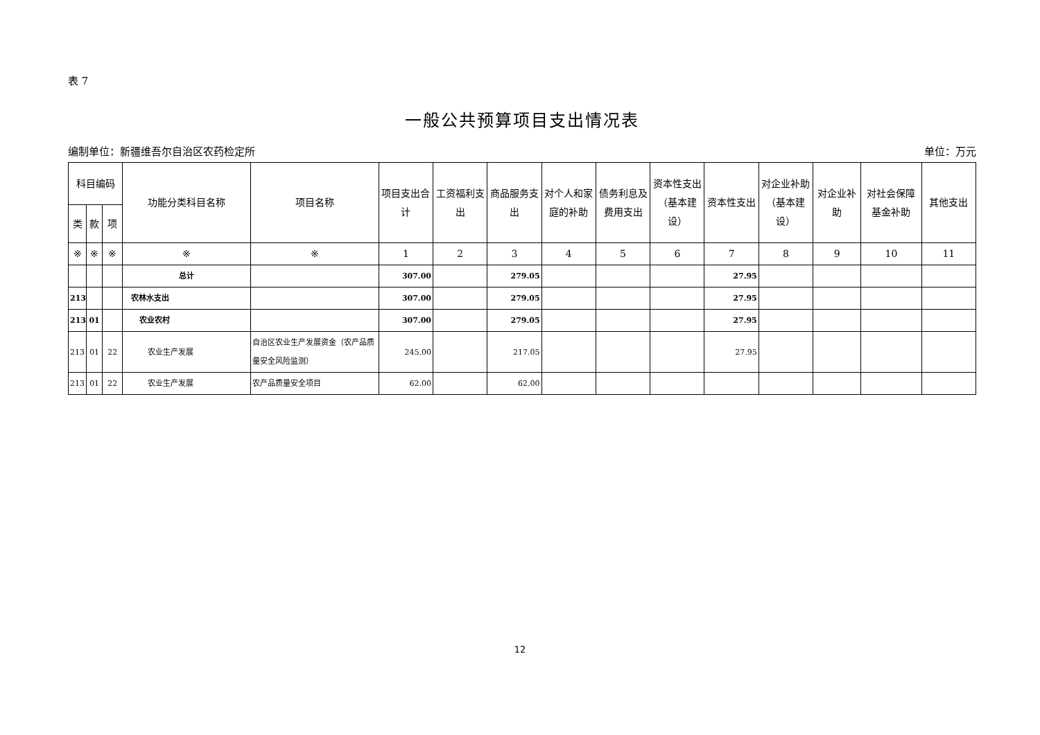表 7
一般公共预算项目支出情况表
编制单位：新疆维吾尔自治区农药检定所 单位：万元
| 科目编码 | | | 功能分类科目名称 | 项目名称 | 项目支出合计 | 工资福利支出 | 商品服务支出 | 对个人和家庭的补助 | 债务利息及费用支出 | 资本性支出（基本建设） | 资本性支出 | 对企业补助（基本建设） | 对企业补助 | 对社会保障基金补助 | 其他支出 |
| --- | --- | --- | --- | --- | --- | --- | --- | --- | --- | --- | --- | --- | --- | --- | --- |
| 类 | 款 | 项 | | | | | | | | | | | | | |
| ※ | ※ | ※ | ※ | ※ | 1 | 2 | 3 | 4 | 5 | 6 | 7 | 8 | 9 | 10 | 11 |
| | | | 总计 | | 307.00 | | 279.05 | | | | 27.95 | | | | |
| 213 | | | 农林水支出 | | 307.00 | | 279.05 | | | | 27.95 | | | | |
| 213 | 01 | | 农业农村 | | 307.00 | | 279.05 | | | | 27.95 | | | | |
| 213 | 01 | 22 | 农业生产发展 | 自治区农业生产发展资金（农产品质量安全风险监测） | 245.00 | | 217.05 | | | | 27.95 | | | | |
| 213 | 01 | 22 | 农业生产发展 | 农产品质量安全项目 | 62.00 | | 62.00 | | | | | | | | |
12